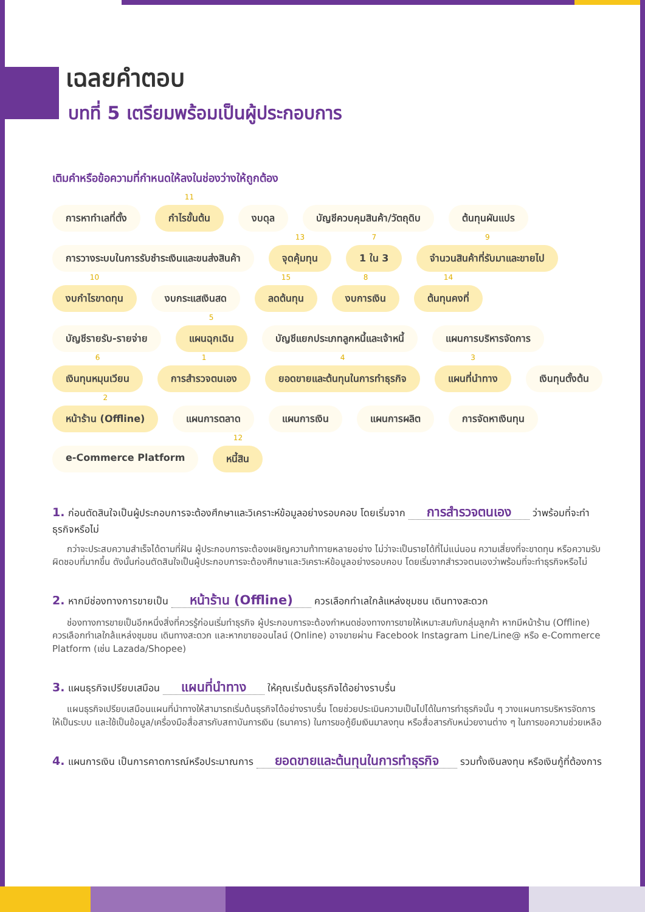เฉลยคำตอบ
บทที่ 5 เตรียมพร้อมเป็นผู้ประกอบการ
เติมคำหรือข้อความที่กำหนดให้ลงในช่องว่างให้ถูกต้อง
การหาทำเลที่ตั้ง
11
กำไรขั้นต้น งบดุล บัญชีควบคุมสินค้า/วัตถุดิบ ต้นทุนผันแปร การวางระบบในการรับชำระเงินและขนส่งสินค้า
13
จุดคุ้มทุน
7
1 ใน 3
9
จำนวนสินค้าที่รับมาและขายไป
10
งบกำไรขาดทุน งบกระแสเงินสด
15
ลดต้นทุน
8
งบการเงิน
14
ต้นทุนคงที่ บัญชีรายรับ-รายจ่าย
5
แผนฉุกเฉิน บัญชีแยกประเภทลูกหนี้และเจ้าหนี้ แผนการบริหารจัดการ
6
เงินทุนหมุนเวียน
1
การสำรวจตนเอง
4
ยอดขายและต้นทุนในการทำธุรกิจ
3
แผนที่นำทาง เงินทุนตั้งต้น
2
หน้าร้าน (Offline) แผนการตลาด แผนการเงิน แผนการผลิต การจัดหาเงินทุน e-Commerce Platform
12
หนี้สิน
1. ก่อนตัดสินใจเป็นผู้ประกอบการจะต้องศึกษาและวิเคราะห์ข้อมูลอย่างรอบคอบ โดยเริ่มจาก การสำรวจตนเอง ว่าพร้อมที่จะทำธุรกิจหรือไม่
กว่าจะประสบความสำเร็จได้ตามที่ฝัน ผู้ประกอบการจะต้องเผชิญความท้าทายหลายอย่าง ไม่ว่าจะเป็นรายได้ที่ไม่แน่นอน ความเสี่ยงที่จะขาดทุน หรือความรับผิดชอบที่มากขึ้น ดังนั้นก่อนตัดสินใจเป็นผู้ประกอบการจะต้องศึกษาและวิเคราะห์ข้อมูลอย่างรอบคอบ โดยเริ่มจากสำรวจตนเองว่าพร้อมที่จะทำธุรกิจหรือไม่
2. หากมีช่องทางการขายเป็น หน้าร้าน (Offline) ควรเลือกทำเลใกล้แหล่งชุมชน เดินทางสะดวก
ช่องทางการขายเป็นอีกหนึ่งสิ่งที่ควรรู้ก่อนเริ่มทำธุรกิจ ผู้ประกอบการจะต้องกำหนดช่องทางการขายให้เหมาะสมกับกลุ่มลูกค้า หากมีหน้าร้าน (Offline) ควรเลือกทำเลใกล้แหล่งชุมชน เดินทางสะดวก และหากขายออนไลน์ (Online) อาจขายผ่าน Facebook Instagram Line/Line@ หรือ e-Commerce Platform (เช่น Lazada/Shopee)
3. แผนธุรกิจเปรียบเสมือน แผนที่นำทาง ให้คุณเริ่มต้นธุรกิจได้อย่างราบรื่น
แผนธุรกิจเปรียบเสมือนแผนที่นำทางให้สามารถเริ่มต้นธุรกิจได้อย่างราบรื่น โดยช่วยประเมินความเป็นไปได้ในการทำธุรกิจนั้น ๆ วางแผนการบริหารจัดการให้เป็นระบบ และใช้เป็นข้อมูล/เครื่องมือสื่อสารกับสถาบันการเงิน (ธนาคาร) ในการขอกู้ยืมเงินมาลงทุน หรือสื่อสารกับหน่วยงานต่าง ๆ ในการขอความช่วยเหลือ
4. แผนการเงิน เป็นการคาดการณ์หรือประมาณการ ยอดขายและต้นทุนในการทำธุรกิจ รวมทั้งเงินลงทุน หรือเงินกู้ที่ต้องการ